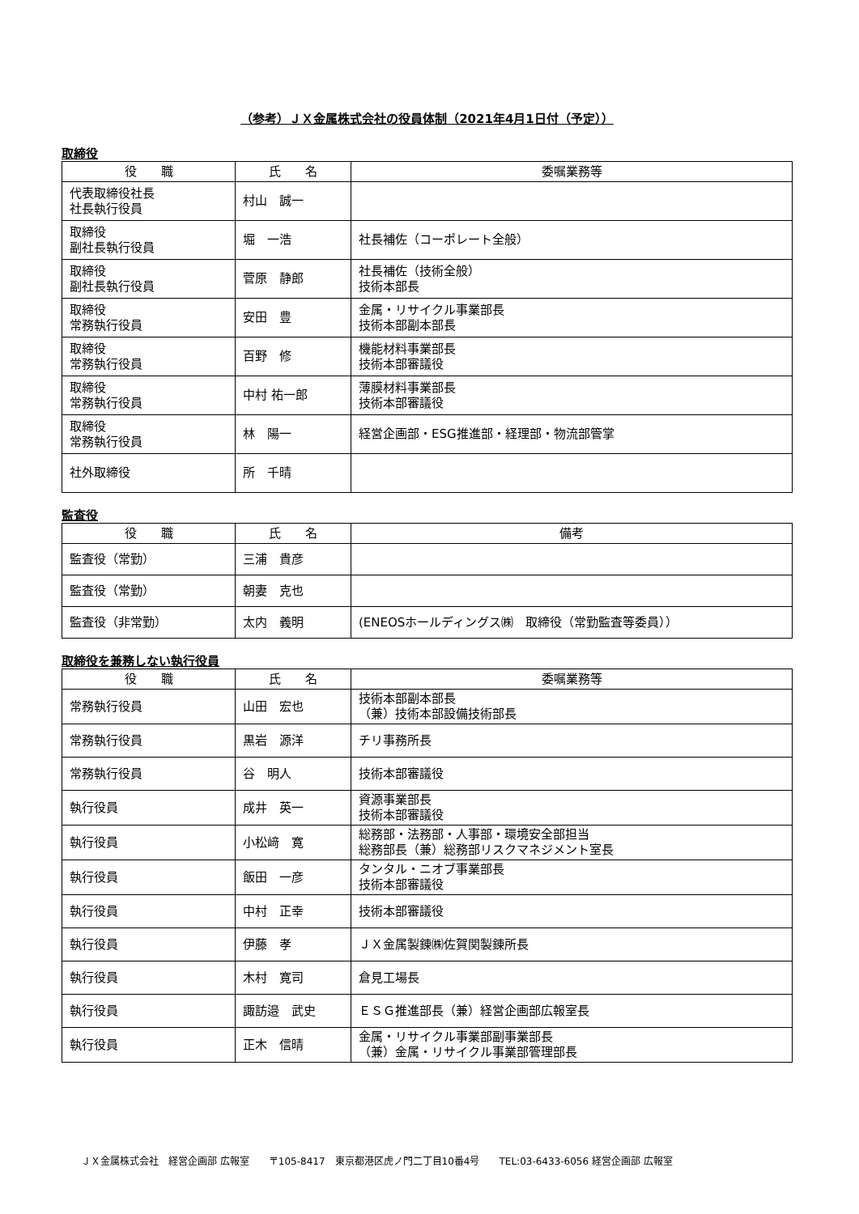（参考）ＪＸ金属株式会社の役員体制（2021年4月1日付（予定））
取締役
| 役 職 | 氏 名 | 委嘱業務等 |
| --- | --- | --- |
| 代表取締役社長 社長執行役員 | 村山 誠一 | |
| 取締役 副社長執行役員 | 堀 一浩 | 社長補佐（コーポレート全般） |
| 取締役 副社長執行役員 | 菅原 静郎 | 社長補佐（技術全般） 技術本部長 |
| 取締役 常務執行役員 | 安田 豊 | 金属・リサイクル事業部長 技術本部副本部長 |
| 取締役 常務執行役員 | 百野 修 | 機能材料事業部長 技術本部審議役 |
| 取締役 常務執行役員 | 中村 祐一郎 | 薄膜材料事業部長 技術本部審議役 |
| 取締役 常務執行役員 | 林 陽一 | 経営企画部・ESG推進部・経理部・物流部管掌 |
| 社外取締役 | 所 千晴 | |
監査役
| 役 職 | 氏 名 | 備考 |
| --- | --- | --- |
| 監査役（常勤） | 三浦 貴彦 | |
| 監査役（常勤） | 朝妻 克也 | |
| 監査役（非常勤） | 太内 義明 | (ENEOSホールディングス㈱ 取締役（常勤監査等委員）） |
取締役を兼務しない執行役員
| 役 職 | 氏 名 | 委嘱業務等 |
| --- | --- | --- |
| 常務執行役員 | 山田 宏也 | 技術本部副本部長 （兼）技術本部設備技術部長 |
| 常務執行役員 | 黒岩 源洋 | チリ事務所長 |
| 常務執行役員 | 谷 明人 | 技術本部審議役 |
| 執行役員 | 成井 英一 | 資源事業部長 技術本部審議役 |
| 執行役員 | 小松﨑 寛 | 総務部・法務部・人事部・環境安全部担当 総務部長（兼）総務部リスクマネジメント室長 |
| 執行役員 | 飯田 一彦 | タンタル・ニオブ事業部長 技術本部審議役 |
| 執行役員 | 中村 正幸 | 技術本部審議役 |
| 執行役員 | 伊藤 孝 | ＪＸ金属製錬㈱佐賀関製錬所長 |
| 執行役員 | 木村 寛司 | 倉見工場長 |
| 執行役員 | 諏訪邉 武史 | ＥＳＧ推進部長（兼）経営企画部広報室長 |
| 執行役員 | 正木 信晴 | 金属・リサイクル事業部副事業部長 （兼）金属・リサイクル事業部管理部長 |
ＪＸ金属株式会社　経営企画部 広報室　　〒105-8417　東京都港区虎ノ門二丁目10番4号　　TEL:03-6433-6056 経営企画部 広報室